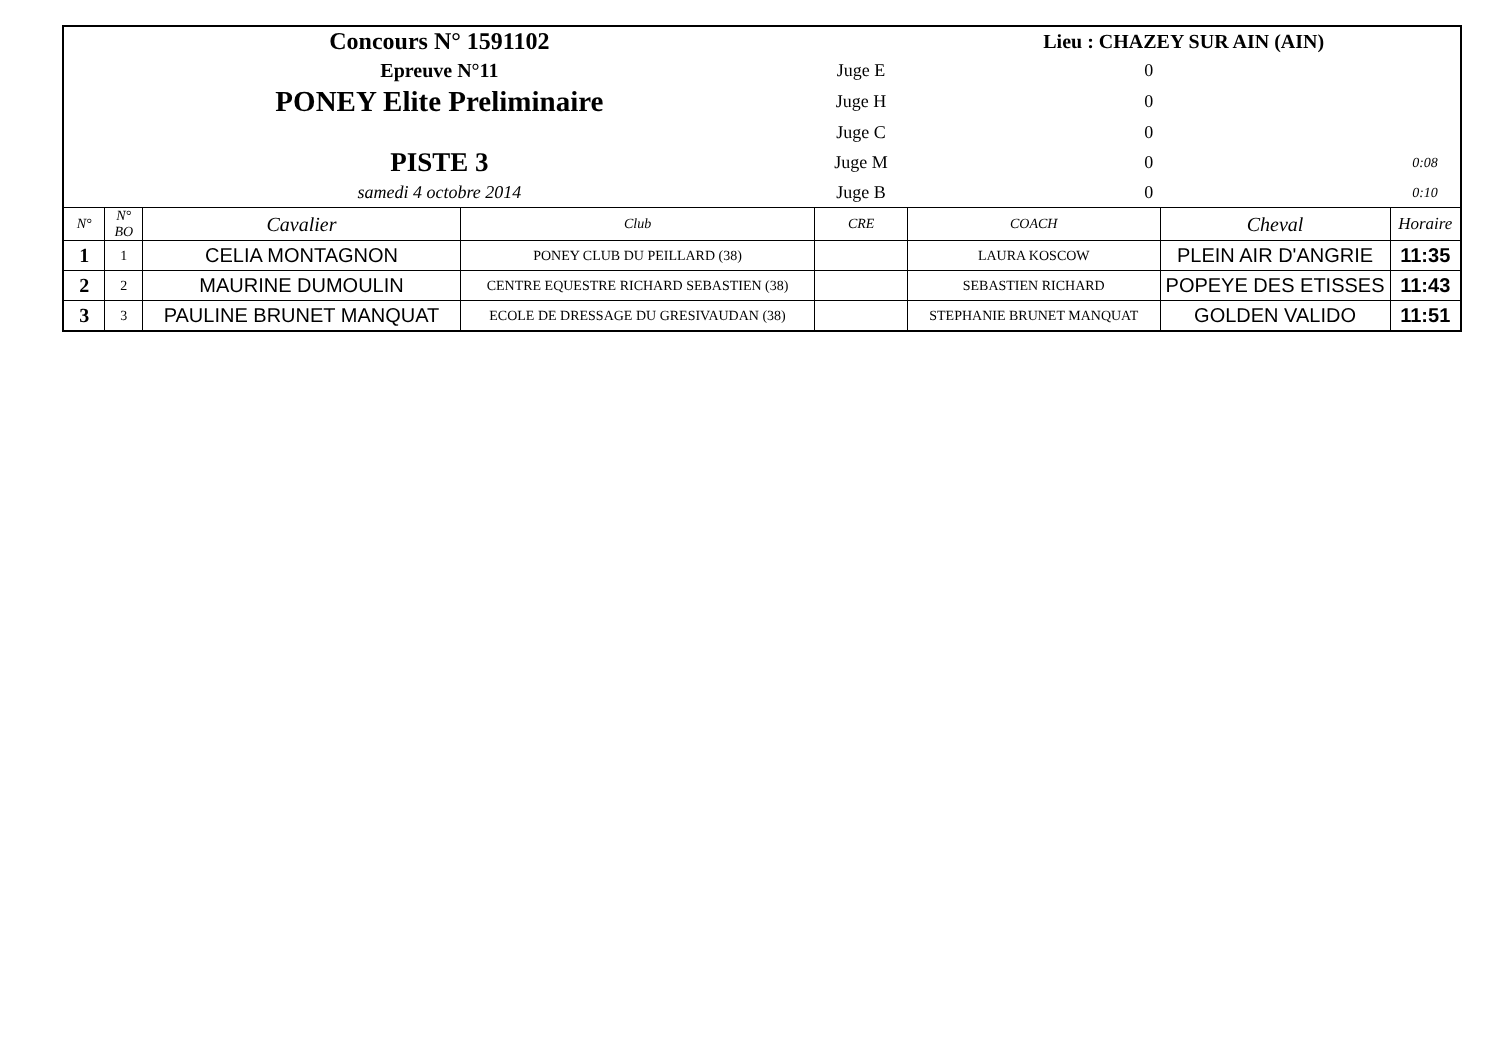| Concours N° 1591102 | | | | | Lieu : CHAZEY SUR AIN (AIN) | | |
| Epreuve N°11 | | | | Juge E | 0 | | |
| PONEY Elite Preliminaire | | | | Juge H | 0 | | |
| | | | | Juge C | 0 | | |
| PISTE 3 | | | | Juge M | 0 | | 0:08 |
| samedi 4 octobre 2014 | | | | Juge B | 0 | | 0:10 |
| N° | N° BO | Cavalier | Club | CRE | COACH | Cheval | Horaire |
| 1 | 1 | CELIA MONTAGNON | PONEY CLUB DU PEILLARD (38) | | LAURA KOSCOW | PLEIN AIR D'ANGRIE | 11:35 |
| 2 | 2 | MAURINE DUMOULIN | CENTRE EQUESTRE RICHARD SEBASTIEN (38) | | SEBASTIEN RICHARD | POPEYE DES ETISSES | 11:43 |
| 3 | 3 | PAULINE BRUNET MANQUAT | ECOLE DE DRESSAGE DU GRESIVAUDAN (38) | | STEPHANIE BRUNET MANQUAT | GOLDEN VALIDO | 11:51 |